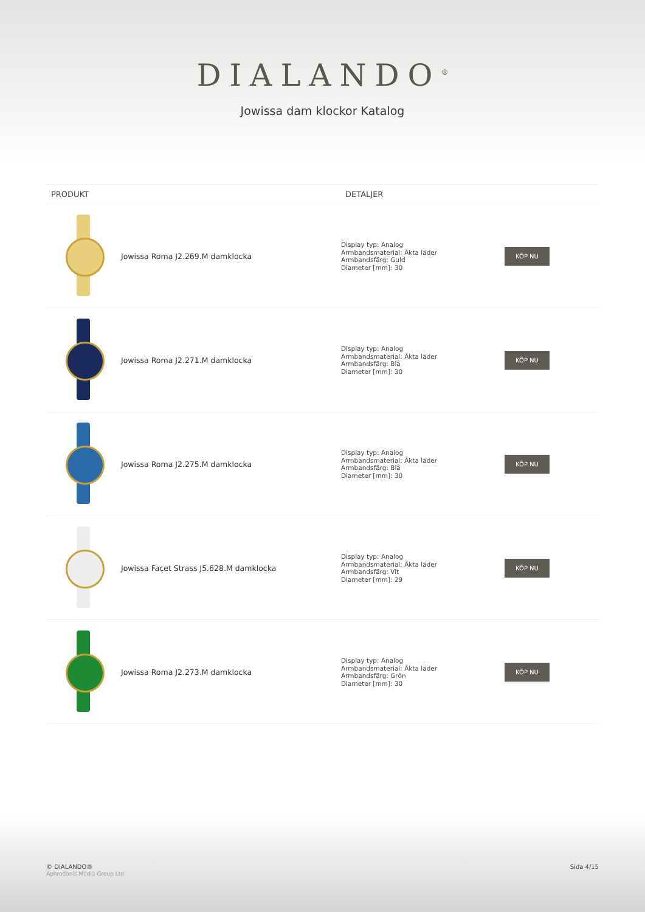DIALANDO<sup>®</sup>
Jowissa dam klockor Katalog
| PRODUKT | | DETALJER | |
| --- | --- | --- | --- |
| | Jowissa Roma J2.269.M damklocka | Display typ: Analog Armbandsmaterial: Äkta läder Armbandsfärg: Guld Diameter [mm]: 30 | KÖP NU |
| | Jowissa Roma J2.271.M damklocka | Display typ: Analog Armbandsmaterial: Äkta läder Armbandsfärg: Blå Diameter [mm]: 30 | KÖP NU |
| | Jowissa Roma J2.275.M damklocka | Display typ: Analog Armbandsmaterial: Äkta läder Armbandsfärg: Blå Diameter [mm]: 30 | KÖP NU |
| | Jowissa Facet Strass J5.628.M damklocka | Display typ: Analog Armbandsmaterial: Äkta läder Armbandsfärg: Vit Diameter [mm]: 29 | KÖP NU |
| | Jowissa Roma J2.273.M damklocka | Display typ: Analog Armbandsmaterial: Äkta läder Armbandsfärg: Grön Diameter [mm]: 30 | KÖP NU |
© DIALANDO®
Aphrodonis Media Group Ltd
Sida 4/15